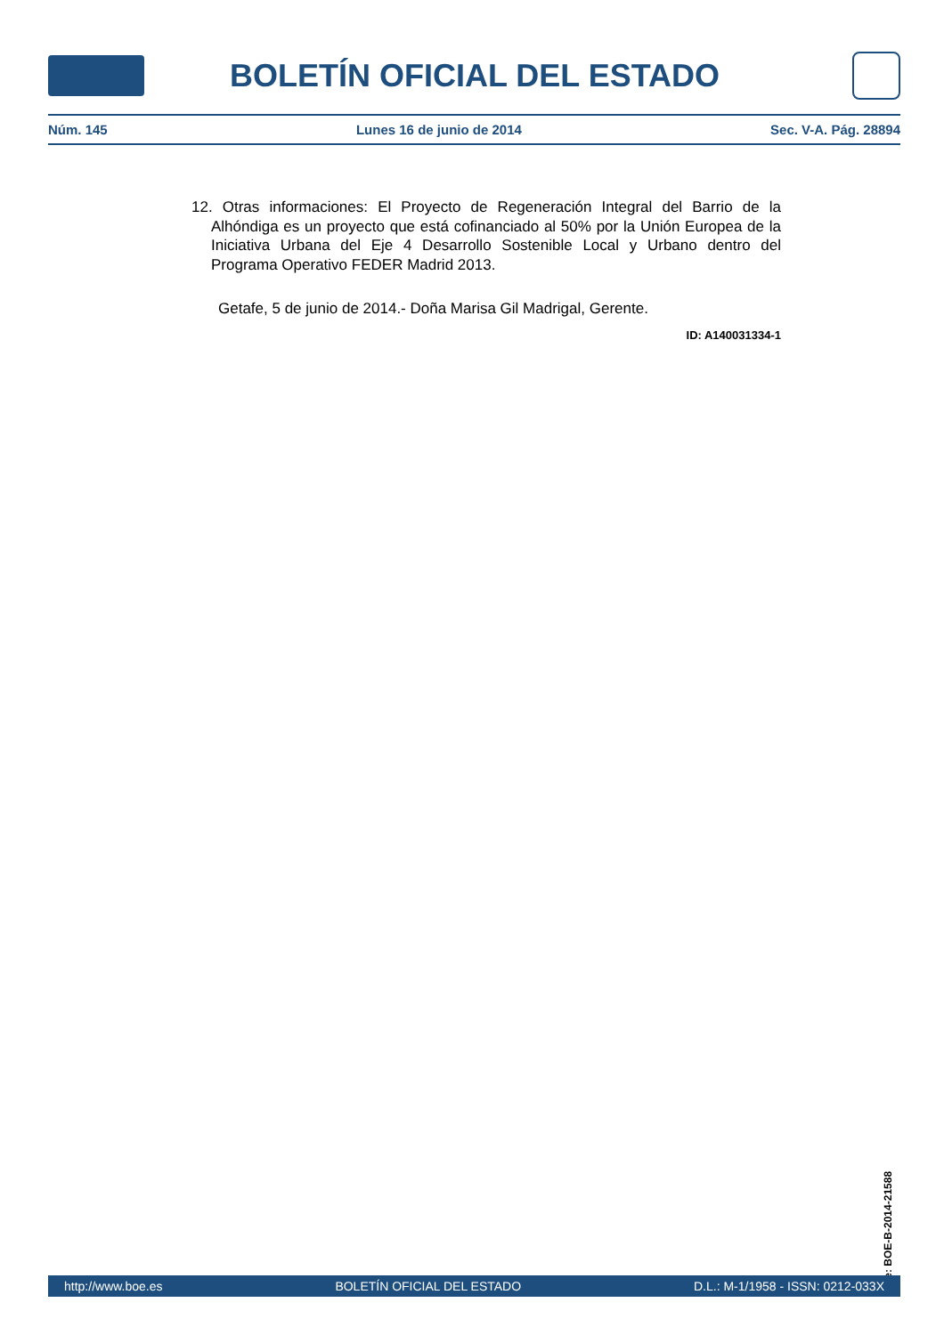BOLETÍN OFICIAL DEL ESTADO
Núm. 145 Lunes 16 de junio de 2014 Sec. V-A. Pág. 28894
12. Otras informaciones: El Proyecto de Regeneración Integral del Barrio de la Alhóndiga es un proyecto que está cofinanciado al 50% por la Unión Europea de la Iniciativa Urbana del Eje 4 Desarrollo Sostenible Local y Urbano dentro del Programa Operativo FEDER Madrid 2013.
Getafe, 5 de junio de 2014.- Doña Marisa Gil Madrigal, Gerente.
ID: A140031334-1
cve: BOE-B-2014-21588
http://www.boe.es BOLETÍN OFICIAL DEL ESTADO D.L.: M-1/1958 - ISSN: 0212-033X